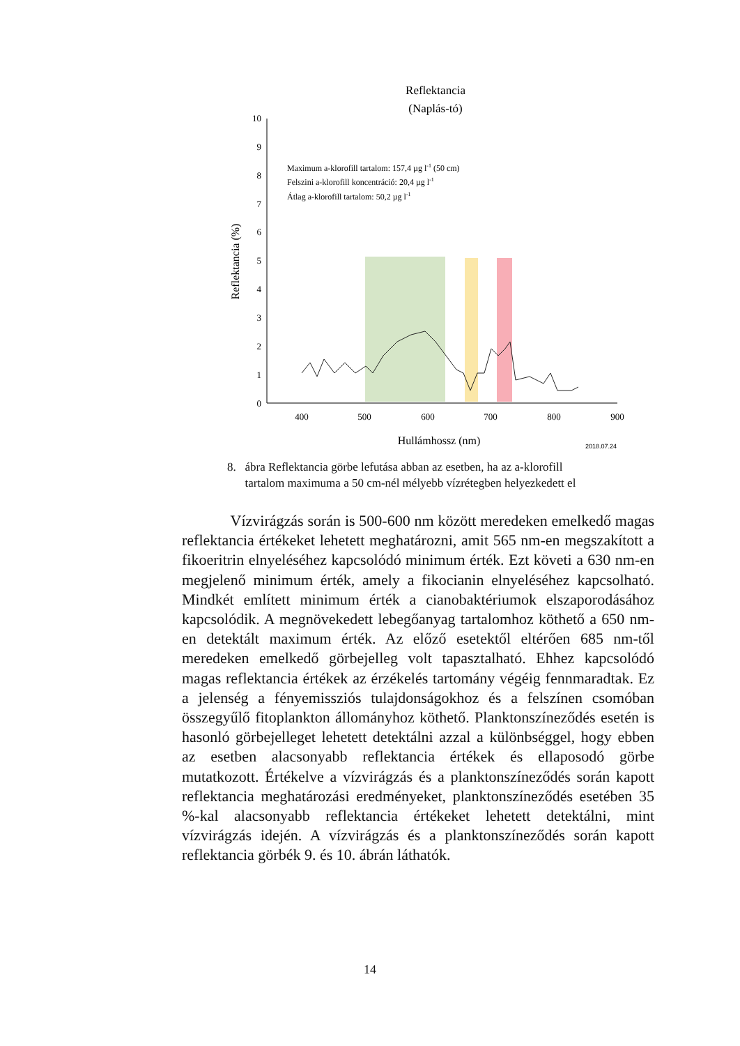Reflektancia
(Naplás-tó)
Maximum a-klorofill tartalom: 157,4 µg l-1 (50 cm)
Felszini a-klorofill koncentráció: 20,4 µg l-1
Átlag a-klorofill tartalom: 50,2 µg l-1
0
1
2
3
4
5
6
7
8
9
10
400
500
600
700
800
900
Hullámhossz (nm)
2018.07.24
Reflektancia (%)
8. ábra Reflektancia görbe lefutása abban az esetben, ha az a-klorofill
tartalom maximuma a 50 cm-nél mélyebb vízrétegben helyezkedett el
Vízvirágzás során is 500-600 nm között meredeken emelkedő magas reflektancia értékeket lehetett meghatározni, amit 565 nm-en megszakított a fikoeritrin elnyeléséhez kapcsolódó minimum érték. Ezt követi a 630 nm-en megjelenő minimum érték, amely a fikocianin elnyeléséhez kapcsolható. Mindkét említett minimum érték a cianobaktériumok elszaporodásához kapcsolódik. A megnövekedett lebegőanyag tartalomhoz köthető a 650 nm-en detektált maximum érték. Az előző esetektől eltérően 685 nm-től meredeken emelkedő görbejelleg volt tapasztalható. Ehhez kapcsolódó magas reflektancia értékek az érzékelés tartomány végéig fennmaradtak. Ez a jelenség a fényemissziós tulajdonságokhoz és a felszínen csomóban összegyűlő fitoplankton állományhoz köthető. Planktonszíneződés esetén is hasonló görbejelleget lehetett detektálni azzal a különbséggel, hogy ebben az esetben alacsonyabb reflektancia értékek és ellaposodó görbe mutatkozott. Értékelve a vízvirágzás és a planktonszíneződés során kapott reflektancia meghatározási eredményeket, planktonszíneződés esetében 35 %-kal alacsonyabb reflektancia értékeket lehetett detektálni, mint vízvirágzás idején. A vízvirágzás és a planktonszíneződés során kapott reflektancia görbék 9. és 10. ábrán láthatók.
14